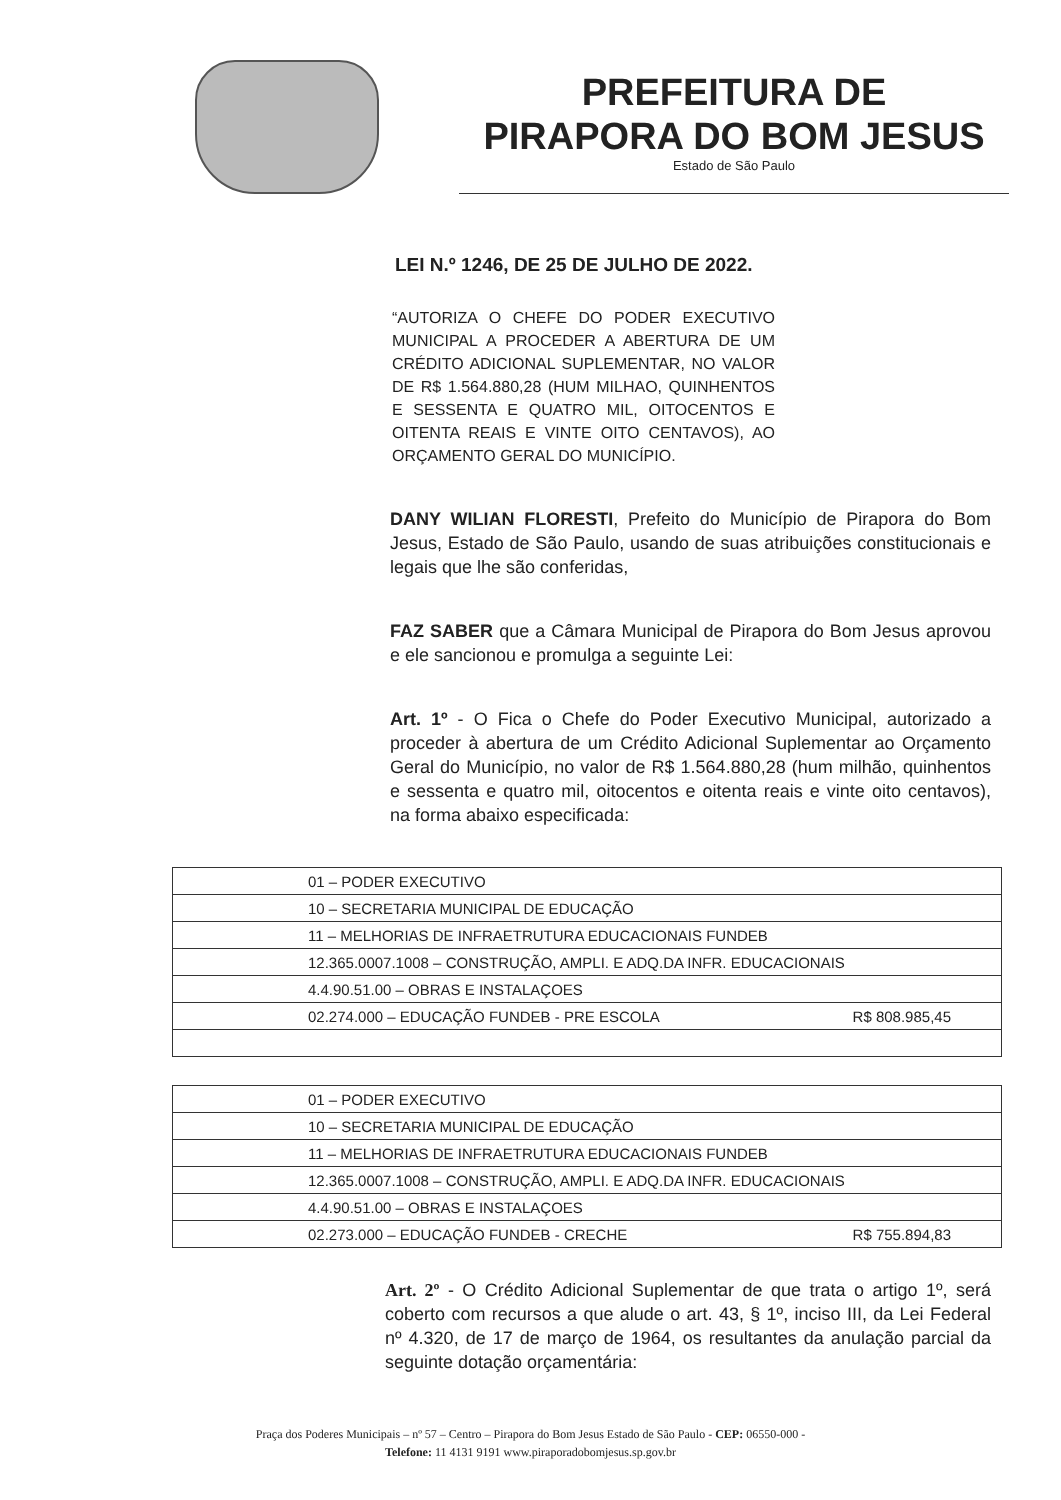PREFEITURA DE
PIRAPORA DO BOM JESUS
Estado de São Paulo
LEI N.º 1246, DE 25 DE JULHO DE 2022.
“AUTORIZA O CHEFE DO PODER EXECUTIVO MUNICIPAL A PROCEDER A ABERTURA DE UM CRÉDITO ADICIONAL SUPLEMENTAR, NO VALOR DE R$ 1.564.880,28 (HUM MILHAO, QUINHENTOS E SESSENTA E QUATRO MIL, OITOCENTOS E OITENTA REAIS E VINTE OITO CENTAVOS), AO ORÇAMENTO GERAL DO MUNICÍPIO.
DANY WILIAN FLORESTI, Prefeito do Município de Pirapora do Bom Jesus, Estado de São Paulo, usando de suas atribuições constitucionais e legais que lhe são conferidas,
FAZ SABER que a Câmara Municipal de Pirapora do Bom Jesus aprovou e ele sancionou e promulga a seguinte Lei:
Art. 1º - O Fica o Chefe do Poder Executivo Municipal, autorizado a proceder à abertura de um Crédito Adicional Suplementar ao Orçamento Geral do Município, no valor de R$ 1.564.880,28 (hum milhão, quinhentos e sessenta e quatro mil, oitocentos e oitenta reais e vinte oito centavos), na forma abaixo especificada:
| 01 – PODER EXECUTIVO | |
| 10 – SECRETARIA MUNICIPAL DE EDUCAÇÃO | |
| 11 – MELHORIAS DE INFRAETRUTURA EDUCACIONAIS FUNDEB | |
| 12.365.0007.1008 – CONSTRUÇÃO, AMPLI. E ADQ.DA INFR. EDUCACIONAIS | |
| 4.4.90.51.00 – OBRAS E INSTALAÇOES | |
| 02.274.000 – EDUCAÇÃO FUNDEB - PRE ESCOLA | R$ 808.985,45 |
| 01 – PODER EXECUTIVO | |
| 10 – SECRETARIA MUNICIPAL DE EDUCAÇÃO | |
| 11 – MELHORIAS DE INFRAETRUTURA EDUCACIONAIS FUNDEB | |
| 12.365.0007.1008 – CONSTRUÇÃO, AMPLI. E ADQ.DA INFR. EDUCACIONAIS | |
| 4.4.90.51.00 – OBRAS E INSTALAÇOES | |
| 02.273.000 – EDUCAÇÃO FUNDEB - CRECHE | R$ 755.894,83 |
Art. 2º - O Crédito Adicional Suplementar de que trata o artigo 1º, será coberto com recursos a que alude o art. 43, § 1º, inciso III, da Lei Federal nº 4.320, de 17 de março de 1964, os resultantes da anulação parcial da seguinte dotação orçamentária:
Praça dos Poderes Municipais – nº 57 – Centro – Pirapora do Bom Jesus Estado de São Paulo - CEP: 06550-000 -
Telefone: 11 4131 9191 www.piraporadobomjesus.sp.gov.br